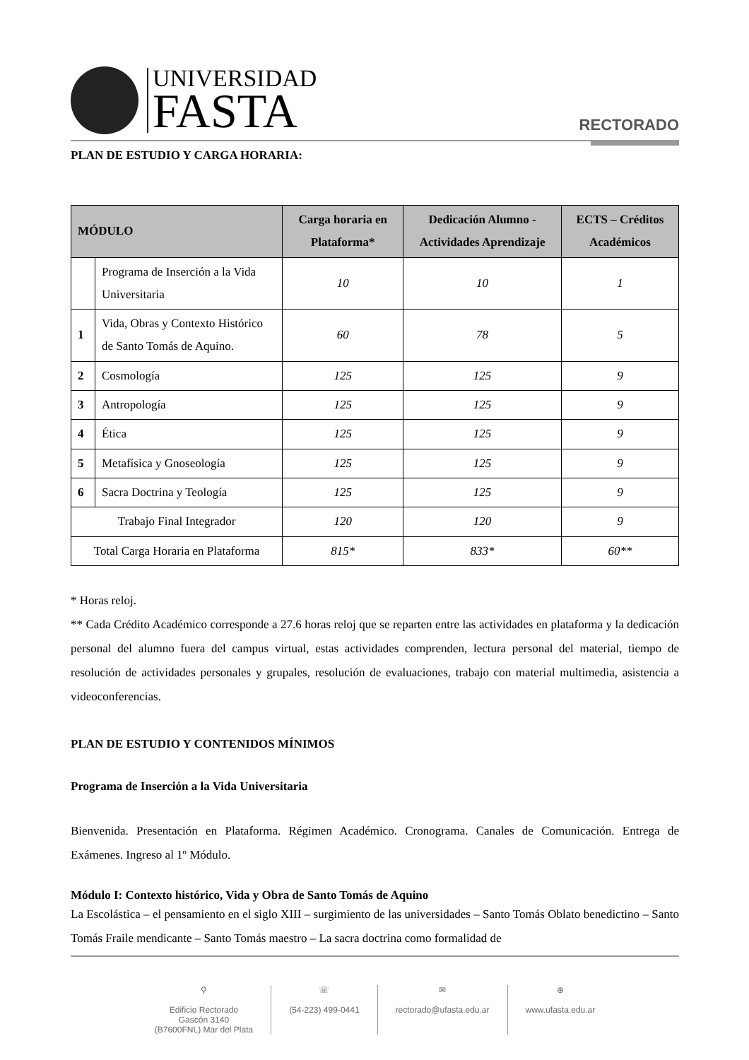UNIVERSIDAD
FASTA
RECTORADO
PLAN DE ESTUDIO Y CARGA HORARIA:
| MÓDULO | | Carga horaria en Plataforma* | Dedicación Alumno - Actividades Aprendizaje | ECTS – Créditos Académicos |
| --- | --- | --- | --- | --- |
| | Programa de Inserción a la Vida Universitaria | 10 | 10 | 1 |
| 1 | Vida, Obras y Contexto Histórico de Santo Tomás de Aquino. | 60 | 78 | 5 |
| 2 | Cosmología | 125 | 125 | 9 |
| 3 | Antropología | 125 | 125 | 9 |
| 4 | Ética | 125 | 125 | 9 |
| 5 | Metafísica y Gnoseología | 125 | 125 | 9 |
| 6 | Sacra Doctrina y Teología | 125 | 125 | 9 |
| Trabajo Final Integrador | | 120 | 120 | 9 |
| Total Carga Horaria en Plataforma | | 815* | 833* | 60** |
* Horas reloj.
** Cada Crédito Académico corresponde a 27.6 horas reloj que se reparten entre las actividades en plataforma y la dedicación personal del alumno fuera del campus virtual, estas actividades comprenden, lectura personal del material, tiempo de resolución de actividades personales y grupales, resolución de evaluaciones, trabajo con material multimedia, asistencia a videoconferencias.
PLAN DE ESTUDIO Y CONTENIDOS MÍNIMOS
Programa de Inserción a la Vida Universitaria
Bienvenida. Presentación en Plataforma. Régimen Académico. Cronograma. Canales de Comunicación. Entrega de Exámenes. Ingreso al 1º Módulo.
Módulo I: Contexto histórico, Vida y Obra de Santo Tomás de Aquino
La Escolástica – el pensamiento en el siglo XIII – surgimiento de las universidades – Santo Tomás Oblato benedictino – Santo Tomás Fraile mendicante – Santo Tomás maestro – La sacra doctrina como formalidad de
⚲
Edificio Rectorado
Gascón 3140
(B7600FNL) Mar del Plata
☏
(54-223) 499-0441
✉
rectorado@ufasta.edu.ar
⊕
www.ufasta.edu.ar